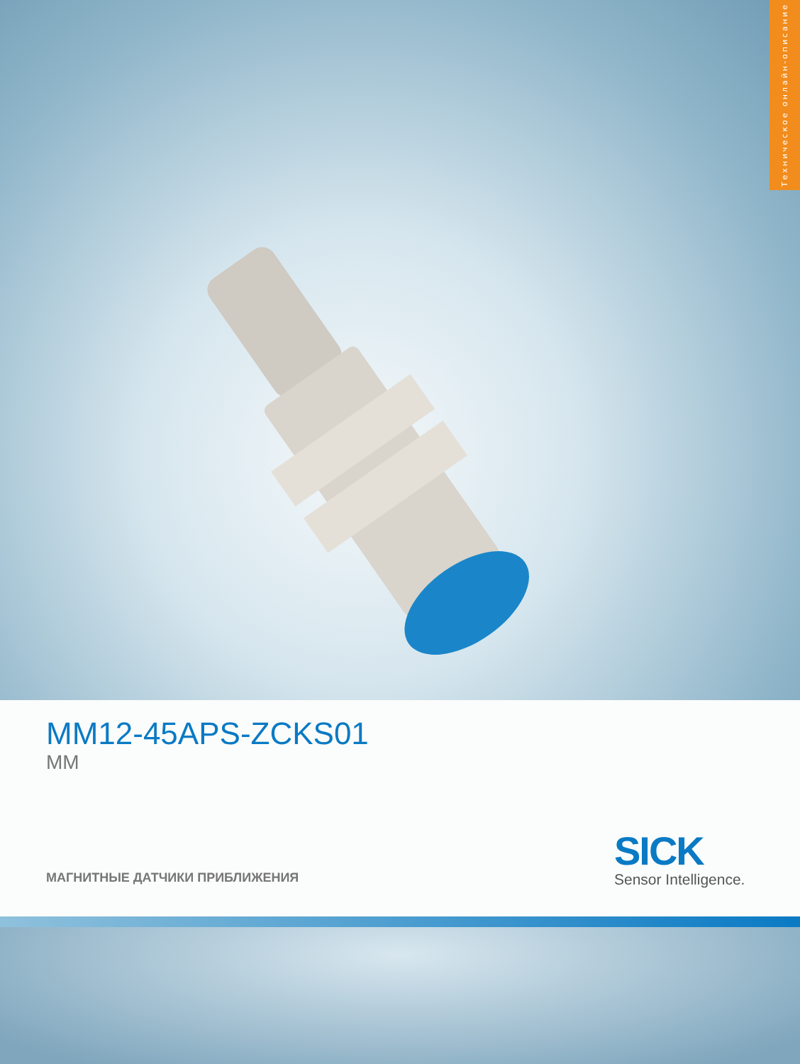Техническое онлайн-описание
MM12-45APS-ZCKS01
MM
МАГНИТНЫЕ ДАТЧИКИ ПРИБЛИЖЕНИЯ
SICK
Sensor Intelligence.